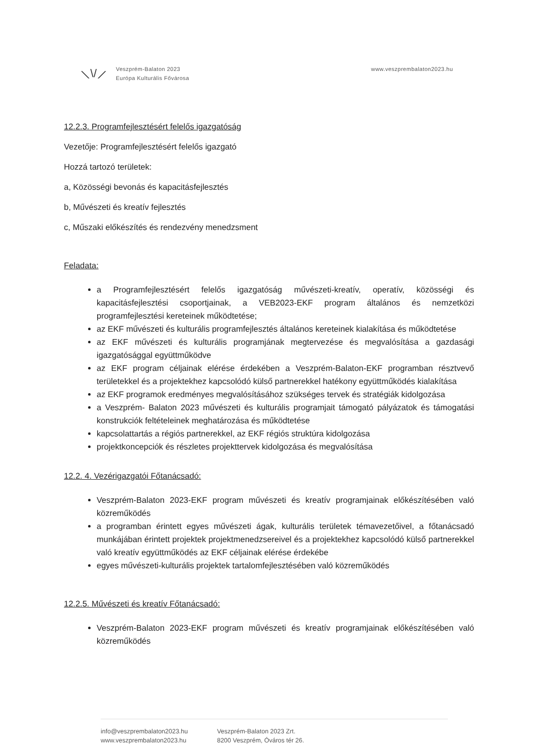⟍\/⟋
Veszprém-Balaton 2023
Európa Kulturális Fővárosa
www.veszprembalaton2023.hu
12.2.3. Programfejlesztésért felelős igazgatóság
Vezetője: Programfejlesztésért felelős igazgató
Hozzá tartozó területek:
a, Közösségi bevonás és kapacitásfejlesztés
b, Művészeti és kreatív fejlesztés
c, Műszaki előkészítés és rendezvény menedzsment
Feladata:
a Programfejlesztésért felelős igazgatóság művészeti-kreatív, operatív, közösségi és kapacitásfejlesztési csoportjainak, a VEB2023-EKF program általános és nemzetközi programfejlesztési kereteinek működtetése;
az EKF művészeti és kulturális programfejlesztés általános kereteinek kialakítása és működtetése
az EKF művészeti és kulturális programjának megtervezése és megvalósítása a gazdasági igazgatósággal együttműködve
az EKF program céljainak elérése érdekében a Veszprém-Balaton-EKF programban résztvevő területekkel és a projektekhez kapcsolódó külső partnerekkel hatékony együttműködés kialakítása
az EKF programok eredményes megvalósításához szükséges tervek és stratégiák kidolgozása
a Veszprém- Balaton 2023 művészeti és kulturális programjait támogató pályázatok és támogatási konstrukciók feltételeinek meghatározása és működtetése
kapcsolattartás a régiós partnerekkel, az EKF régiós struktúra kidolgozása
projektkoncepciók és részletes projekttervek kidolgozása és megvalósítása
12.2. 4. Vezérigazgatói Főtanácsadó:
Veszprém-Balaton 2023-EKF program művészeti és kreatív programjainak előkészítésében való közreműködés
a programban érintett egyes művészeti ágak, kulturális területek témavezetőivel, a főtanácsadó munkájában érintett projektek projektmenedzsereivel és a projektekhez kapcsolódó külső partnerekkel való kreatív együttműködés az EKF céljainak elérése érdekébe
egyes művészeti-kulturális projektek tartalomfejlesztésében való közreműködés
12.2.5. Művészeti és kreatív Főtanácsadó:
Veszprém-Balaton 2023-EKF program művészeti és kreatív programjainak előkészítésében való közreműködés
info@veszprembalaton2023.hu
www.veszprembalaton2023.hu
Veszprém-Balaton 2023 Zrt.
8200 Veszprém, Óváros tér 26.